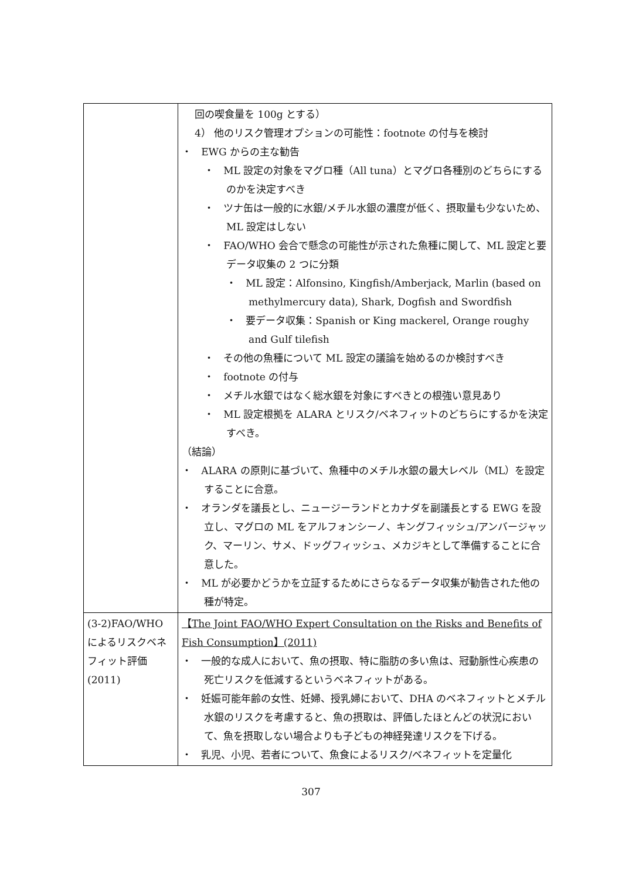| | 回の喫食量を 100g とする） 4） 他のリスク管理オプションの可能性：footnote の付与を検討 ・ EWG からの主な勧告 ・ ML 設定の対象をマグロ種（All tuna）とマグロ各種別のどちらにするのかを決定すべき ・ ツナ缶は一般的に水銀/メチル水銀の濃度が低く、摂取量も少ないため、ML 設定はしない ・ FAO/WHO 会合で懸念の可能性が示された魚種に関して、ML 設定と要データ収集の 2 つに分類 ・ ML 設定：Alfonsino, Kingfish/Amberjack, Marlin (based on methylmercury data), Shark, Dogfish and Swordfish ・ 要データ収集：Spanish or King mackerel, Orange roughy and Gulf tilefish ・ その他の魚種について ML 設定の議論を始めるのか検討すべき ・ footnote の付与 ・ メチル水銀ではなく総水銀を対象にすべきとの根強い意見あり ・ ML 設定根拠を ALARA とリスク/ベネフィットのどちらにするかを決定すべき。 （結論） ・ ALARA の原則に基づいて、魚種中のメチル水銀の最大レベル（ML）を設定することに合意。 ・ オランダを議長とし、ニュージーランドとカナダを副議長とする EWG を設立し、マグロの ML をアルフォンシーノ、キングフィッシュ/アンバージャック、マーリン、サメ、ドッグフィッシュ、メカジキとして準備することに合意した。 ・ ML が必要かどうかを立証するためにさらなるデータ収集が勧告された他の種が特定。 |
| (3-2)FAO/WHO によるリスクベネフィット評価 (2011) | 【The Joint FAO/WHO Expert Consultation on the Risks and Benefits of Fish Consumption】(2011) ・ 一般的な成人において、魚の摂取、特に脂肪の多い魚は、冠動脈性心疾患の死亡リスクを低減するというベネフィットがある。 ・ 妊娠可能年齢の女性、妊婦、授乳婦において、DHA のベネフィットとメチル水銀のリスクを考慮すると、魚の摂取は、評価したほとんどの状況において、魚を摂取しない場合よりも子どもの神経発達リスクを下げる。 ・ 乳児、小児、若者について、魚食によるリスク/ベネフィットを定量化 |
307